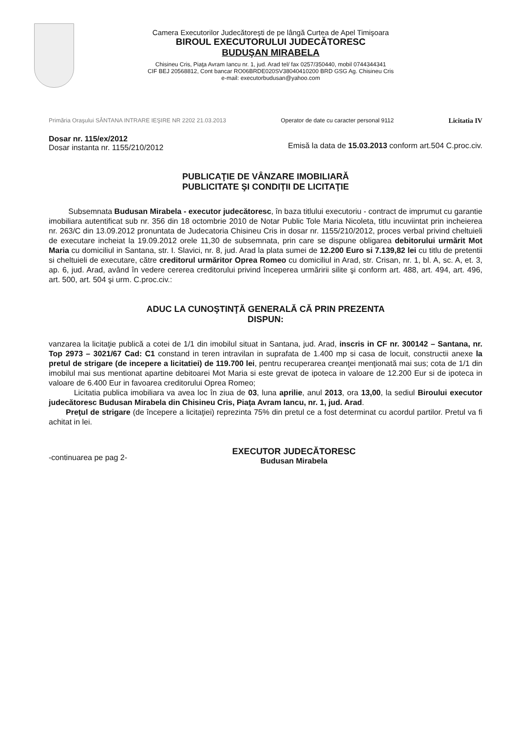Camera Executorilor Judecătoreşti de pe lângă Curtea de Apel Timişoara
BIROUL EXECUTORULUI JUDECĂTORESC
BUDUŞAN MIRABELA
Chisineu Cris, Piaţa Avram Iancu nr. 1, jud. Arad tel/ fax 0257/350440, mobil 0744344341
CIF BEJ 20568812, Cont bancar RO06BRDE020SV38040410200 BRD GSG Ag. Chisineu Cris
e-mail: executorbudusan@yahoo.com
Primăria Oraşului SÂNTANA INTRARE IEŞIRE NR 2202 21.03.2013 Operator de date cu caracter personal 9112 Licitatia IV
Dosar nr. 115/ex/2012
Dosar instanta nr. 1155/210/2012
Emisă la data de 15.03.2013 conform art.504 C.proc.civ.
PUBLICAŢIE DE VÂNZARE IMOBILIARĂ
PUBLICITATE ŞI CONDIŢII DE LICITAŢIE
Subsemnata Budusan Mirabela - executor judecătoresc, în baza titlului executoriu - contract de imprumut cu garantie imobiliara autentificat sub nr. 356 din 18 octombrie 2010 de Notar Public Tole Maria Nicoleta, titlu incuviintat prin incheierea nr. 263/C din 13.09.2012 pronuntata de Judecatoria Chisineu Cris in dosar nr. 1155/210/2012, proces verbal privind cheltuieli de executare incheiat la 19.09.2012 orele 11,30 de subsemnata, prin care se dispune obligarea debitorului urmărit Mot Maria cu domiciliul in Santana, str. I. Slavici, nr. 8, jud. Arad la plata sumei de 12.200 Euro si 7.139,82 lei cu titlu de pretentii si cheltuieli de executare, către creditorul urmăritor Oprea Romeo cu domiciliul in Arad, str. Crisan, nr. 1, bl. A, sc. A, et. 3, ap. 6, jud. Arad, având în vedere cererea creditorului privind începerea urmăririi silite şi conform art. 488, art. 494, art. 496, art. 500, art. 504 şi urm. C.proc.civ.:
ADUC LA CUNOŞTINŢĂ GENERALĂ CĂ PRIN PREZENTA
DISPUN:
vanzarea la licitaţie publică a cotei de 1/1 din imobilul situat in Santana, jud. Arad, inscris in CF nr. 300142 – Santana, nr. Top 2973 – 3021/67 Cad: C1 constand in teren intravilan in suprafata de 1.400 mp si casa de locuit, constructii anexe la pretul de strigare (de incepere a licitatiei) de 119.700 lei, pentru recuperarea creanţei menţionată mai sus; cota de 1/1 din imobilul mai sus mentionat apartine debitoarei Mot Maria si este grevat de ipoteca in valoare de 12.200 Eur si de ipoteca in valoare de 6.400 Eur in favoarea creditorului Oprea Romeo;
Licitatia publica imobiliara va avea loc în ziua de 03, luna aprilie, anul 2013, ora 13,00, la sediul Biroului executor judecătoresc Budusan Mirabela din Chisineu Cris, Piaţa Avram Iancu, nr. 1, jud. Arad.
Preţul de strigare (de începere a licitaţiei) reprezinta 75% din pretul ce a fost determinat cu acordul partilor. Pretul va fi achitat in lei.
-continuarea pe pag 2-
EXECUTOR JUDECĂTORESC
Budusan Mirabela